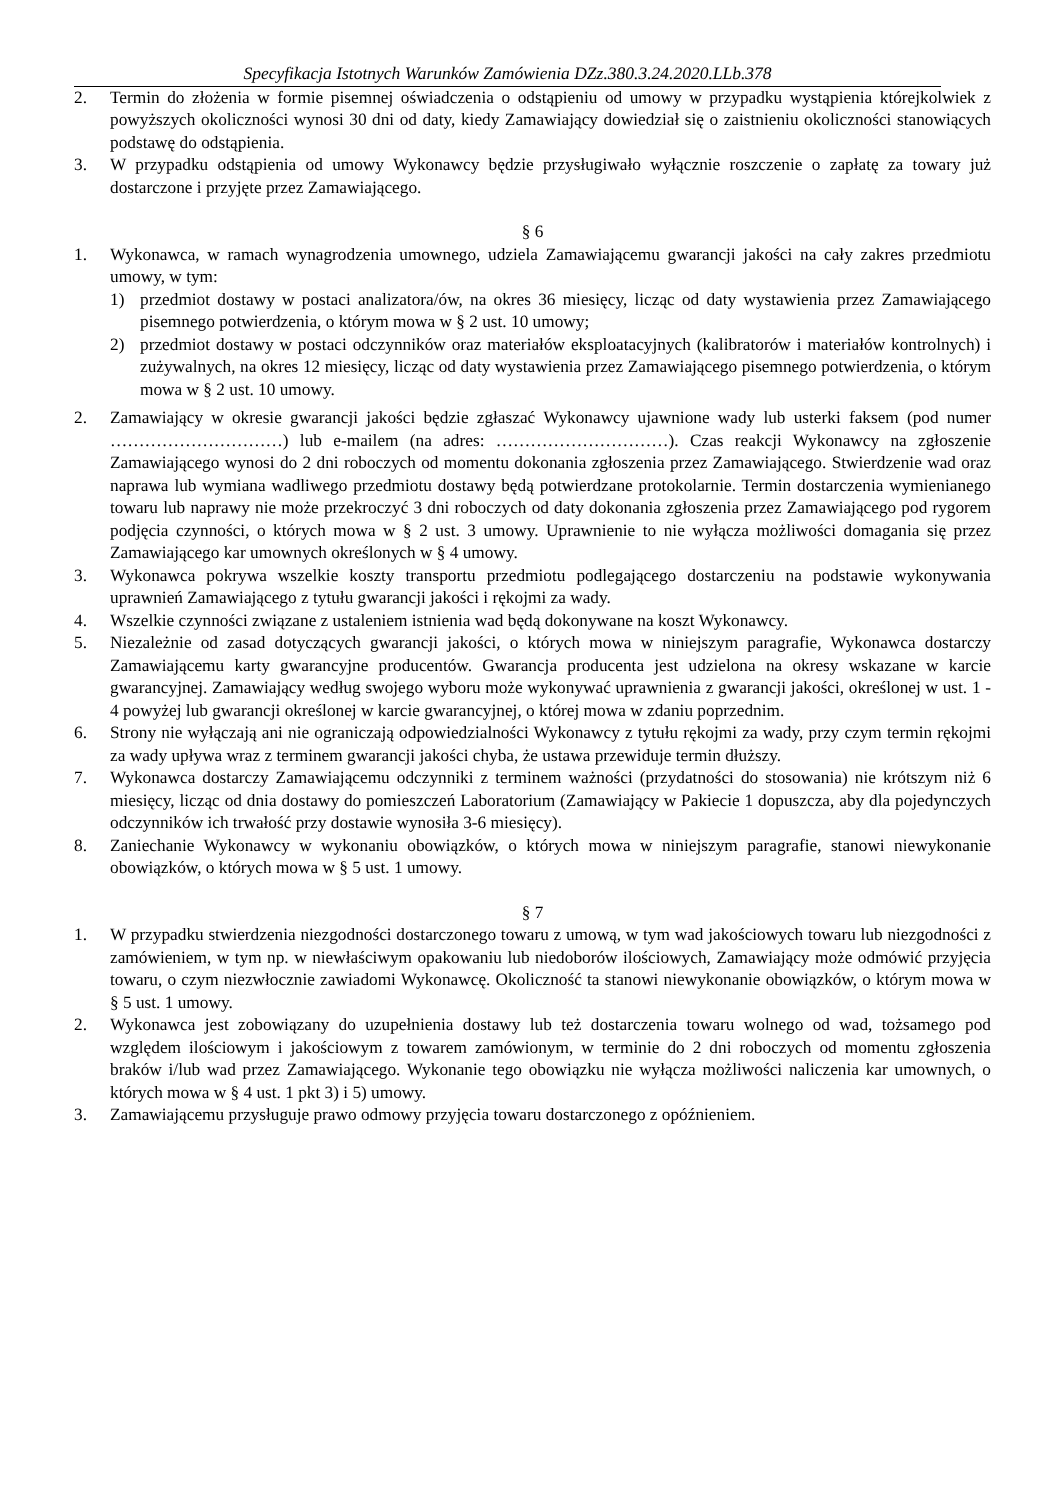Specyfikacja Istotnych Warunków Zamówienia DZz.380.3.24.2020.LLb.378
2. Termin do złożenia w formie pisemnej oświadczenia o odstąpieniu od umowy w przypadku wystąpienia którejkolwiek z powyższych okoliczności wynosi 30 dni od daty, kiedy Zamawiający dowiedział się o zaistnieniu okoliczności stanowiących podstawę do odstąpienia.
3. W przypadku odstąpienia od umowy Wykonawcy będzie przysługiwało wyłącznie roszczenie o zapłatę za towary już dostarczone i przyjęte przez Zamawiającego.
§ 6
1. Wykonawca, w ramach wynagrodzenia umownego, udziela Zamawiającemu gwarancji jakości na cały zakres przedmiotu umowy, w tym:
1) przedmiot dostawy w postaci analizatora/ów, na okres 36 miesięcy, licząc od daty wystawienia przez Zamawiającego pisemnego potwierdzenia, o którym mowa w § 2 ust. 10 umowy;
2) przedmiot dostawy w postaci odczynników oraz materiałów eksploatacyjnych (kalibratorów i materiałów kontrolnych) i zużywalnych, na okres 12 miesięcy, licząc od daty wystawienia przez Zamawiającego pisemnego potwierdzenia, o którym mowa w § 2 ust. 10 umowy.
2. Zamawiający w okresie gwarancji jakości będzie zgłaszać Wykonawcy ujawnione wady lub usterki faksem (pod numer …………………………) lub e-mailem (na adres: …………………………). Czas reakcji Wykonawcy na zgłoszenie Zamawiającego wynosi do 2 dni roboczych od momentu dokonania zgłoszenia przez Zamawiającego. Stwierdzenie wad oraz naprawa lub wymiana wadliwego przedmiotu dostawy będą potwierdzane protokolarnie. Termin dostarczenia wymienianego towaru lub naprawy nie może przekroczyć 3 dni roboczych od daty dokonania zgłoszenia przez Zamawiającego pod rygorem podjęcia czynności, o których mowa w § 2 ust. 3 umowy. Uprawnienie to nie wyłącza możliwości domagania się przez Zamawiającego kar umownych określonych w § 4 umowy.
3. Wykonawca pokrywa wszelkie koszty transportu przedmiotu podlegającego dostarczeniu na podstawie wykonywania uprawnień Zamawiającego z tytułu gwarancji jakości i rękojmi za wady.
4. Wszelkie czynności związane z ustaleniem istnienia wad będą dokonywane na koszt Wykonawcy.
5. Niezależnie od zasad dotyczących gwarancji jakości, o których mowa w niniejszym paragrafie, Wykonawca dostarczy Zamawiającemu karty gwarancyjne producentów. Gwarancja producenta jest udzielona na okresy wskazane w karcie gwarancyjnej. Zamawiający według swojego wyboru może wykonywać uprawnienia z gwarancji jakości, określonej w ust. 1 - 4 powyżej lub gwarancji określonej w karcie gwarancyjnej, o której mowa w zdaniu poprzednim.
6. Strony nie wyłączają ani nie ograniczają odpowiedzialności Wykonawcy z tytułu rękojmi za wady, przy czym termin rękojmi za wady upływa wraz z terminem gwarancji jakości chyba, że ustawa przewiduje termin dłuższy.
7. Wykonawca dostarczy Zamawiającemu odczynniki z terminem ważności (przydatności do stosowania) nie krótszym niż 6 miesięcy, licząc od dnia dostawy do pomieszczeń Laboratorium (Zamawiający w Pakiecie 1 dopuszcza, aby dla pojedynczych odczynników ich trwałość przy dostawie wynosiła 3-6 miesięcy).
8. Zaniechanie Wykonawcy w wykonaniu obowiązków, o których mowa w niniejszym paragrafie, stanowi niewykonanie obowiązków, o których mowa w § 5 ust. 1 umowy.
§ 7
1. W przypadku stwierdzenia niezgodności dostarczonego towaru z umową, w tym wad jakościowych towaru lub niezgodności z zamówieniem, w tym np. w niewłaściwym opakowaniu lub niedoborów ilościowych, Zamawiający może odmówić przyjęcia towaru, o czym niezwłocznie zawiadomi Wykonawcę. Okoliczność ta stanowi niewykonanie obowiązków, o którym mowa w § 5 ust. 1 umowy.
2. Wykonawca jest zobowiązany do uzupełnienia dostawy lub też dostarczenia towaru wolnego od wad, tożsamego pod względem ilościowym i jakościowym z towarem zamówionym, w terminie do 2 dni roboczych od momentu zgłoszenia braków i/lub wad przez Zamawiającego. Wykonanie tego obowiązku nie wyłącza możliwości naliczenia kar umownych, o których mowa w § 4 ust. 1 pkt 3) i 5) umowy.
3. Zamawiającemu przysługuje prawo odmowy przyjęcia towaru dostarczonego z opóźnieniem.